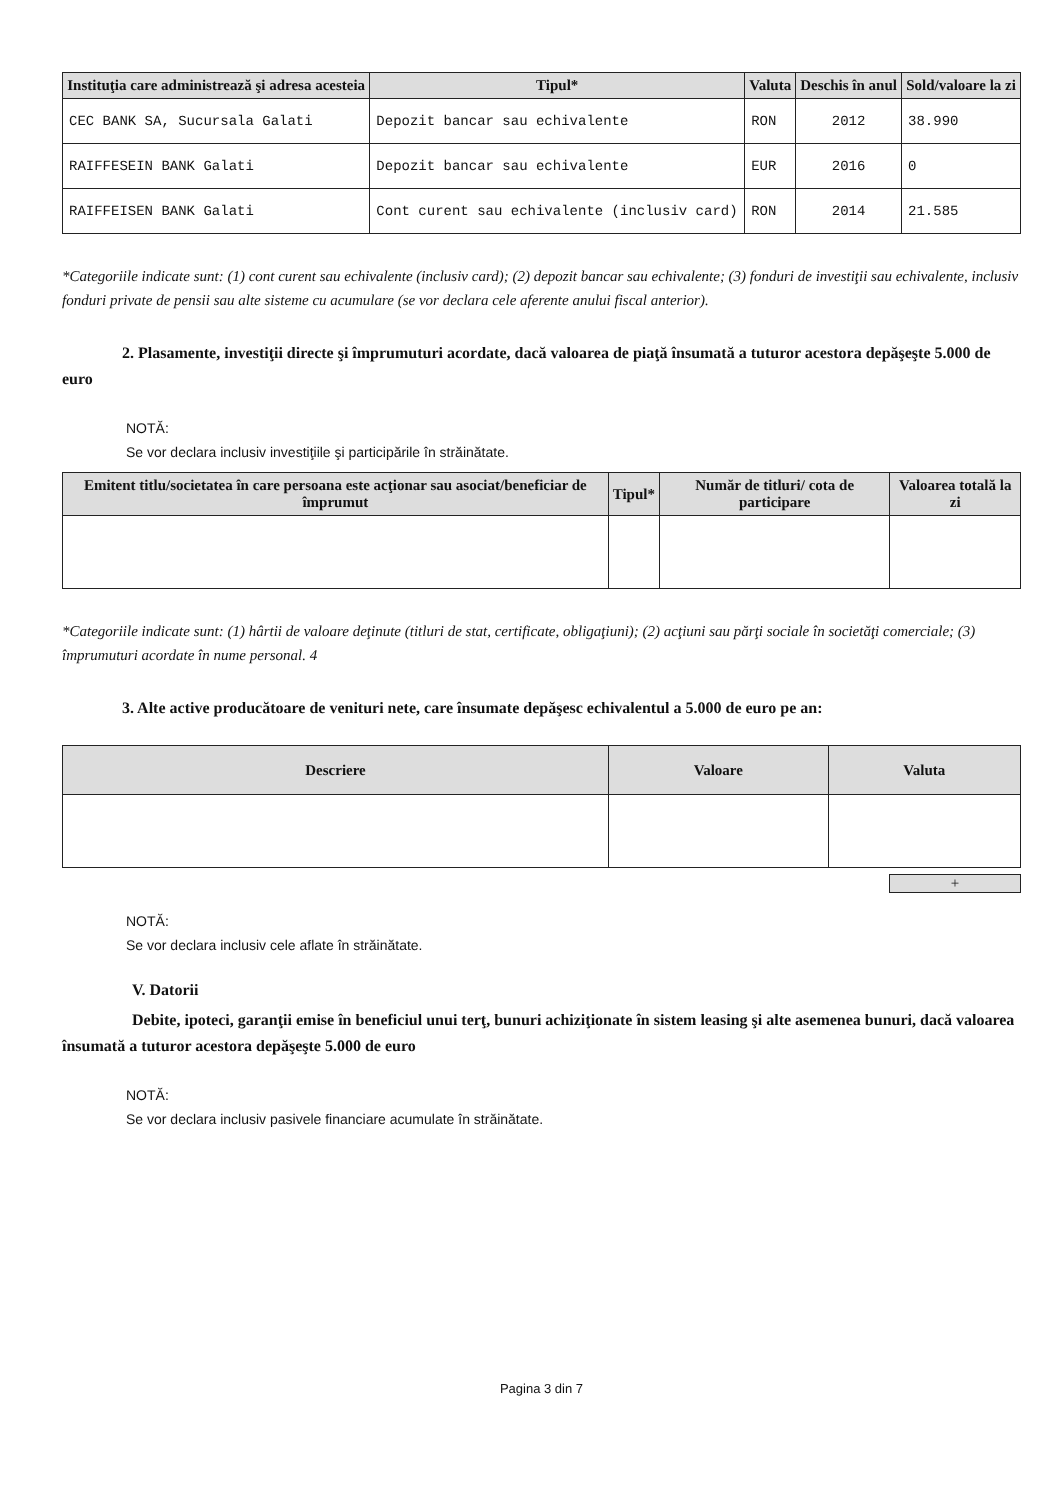| Instituţia care administrează şi adresa acesteia | Tipul* | Valuta | Deschis în anul | Sold/valoare la zi |
| --- | --- | --- | --- | --- |
| CEC BANK SA, Sucursala Galati | Depozit bancar sau echivalente | RON | 2012 | 38.990 |
| RAIFFESEIN BANK Galati | Depozit bancar sau echivalente | EUR | 2016 | 0 |
| RAIFFEISEN BANK Galati | Cont curent sau echivalente (inclusiv card) | RON | 2014 | 21.585 |
*Categoriile indicate sunt: (1) cont curent sau echivalente (inclusiv card); (2) depozit bancar sau echivalente; (3) fonduri de investiţii sau echivalente, inclusiv fonduri private de pensii sau alte sisteme cu acumulare (se vor declara cele aferente anului fiscal anterior).
2. Plasamente, investiţii directe şi împrumuturi acordate, dacă valoarea de piaţă însumată a tuturor acestora depăşeşte 5.000 de euro
NOTĂ:
Se vor declara inclusiv investiţiile şi participările în străinătate.
| Emitent titlu/societatea în care persoana este acţionar sau asociat/beneficiar de împrumut | Tipul* | Număr de titluri/ cota de participare | Valoarea totală la zi |
| --- | --- | --- | --- |
*Categoriile indicate sunt: (1) hârtii de valoare deţinute (titluri de stat, certificate, obligaţiuni); (2) acţiuni sau părţi sociale în societăţi comerciale; (3) împrumuturi acordate în nume personal. 4
3. Alte active producătoare de venituri nete, care însumate depăşesc echivalentul a 5.000 de euro pe an:
| Descriere | Valoare | Valuta |
| --- | --- | --- |
+
NOTĂ:
Se vor declara inclusiv cele aflate în străinătate.
V. Datorii
Debite, ipoteci, garanţii emise în beneficiul unui terţ, bunuri achiziţionate în sistem leasing şi alte asemenea bunuri, dacă valoarea însumată a tuturor acestora depăşeşte 5.000 de euro
NOTĂ:
Se vor declara inclusiv pasivele financiare acumulate în străinătate.
Pagina 3 din 7